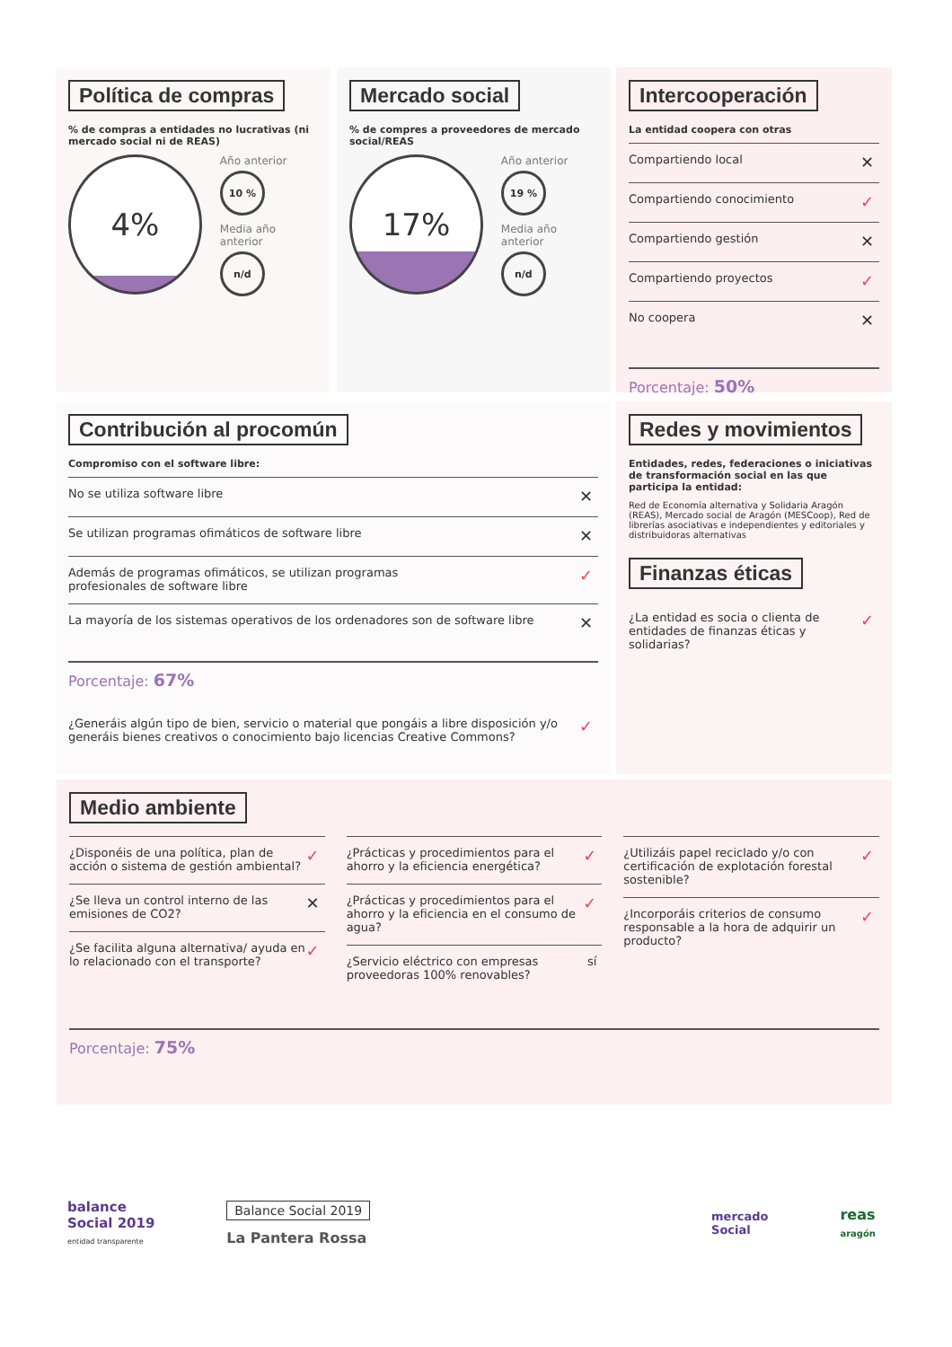Política de compras
% de compras a entidades no lucrativas (ni mercado social ni de REAS)
4%
Año anterior
10 %
Media año anterior
n/d
Mercado social
% de compres a proveedores de mercado social/REAS
17%
Año anterior
19 %
Media año anterior
n/d
Intercooperación
La entidad coopera con otras
Compartiendo local ✕
Compartiendo conocimiento ✓
Compartiendo gestión ✕
Compartiendo proyectos ✓
No coopera ✕
Porcentaje: 50%
Contribución al procomún
Compromiso con el software libre:
No se utiliza software libre ✕
Se utilizan programas ofimáticos de software libre ✕
Además de programas ofimáticos, se utilizan programas
profesionales de software libre ✓
La mayoría de los sistemas operativos de los ordenadores son de software libre ✕
Porcentaje: 67%
¿Generáis algún tipo de bien, servicio o material que pongáis a libre disposición y/o generáis bienes creativos o conocimiento bajo licencias Creative Commons? ✓
Redes y movimientos
Entidades, redes, federaciones o iniciativas de transformación social en las que participa la entidad:
Red de Economía alternativa y Solidaria Aragón (REAS), Mercado social de Aragón (MESCoop), Red de librerías asociativas e independientes y editoriales y distribuidoras alternativas
Finanzas éticas
¿La entidad es socia o clienta de entidades de finanzas éticas y solidarias? ✓
Medio ambiente
¿Disponéis de una política, plan de acción o sistema de gestión ambiental? ✓
¿Se lleva un control interno de las emisiones de CO2? ✕
¿Se facilita alguna alternativa/ ayuda en lo relacionado con el transporte? ✓
¿Prácticas y procedimientos para el ahorro y la eficiencia energética? ✓
¿Prácticas y procedimientos para el ahorro y la eficiencia en el consumo de agua? ✓
¿Servicio eléctrico con empresas proveedoras 100% renovables? sí
¿Utilizáis papel reciclado y/o con certificación de explotación forestal sostenible? ✓
¿Incorporáis criterios de consumo responsable a la hora de adquirir un producto? ✓
Porcentaje: 75%
balance
Social 2019
entidad transparente
Balance Social 2019
La Pantera Rossa
mercado
Social
reas
aragón